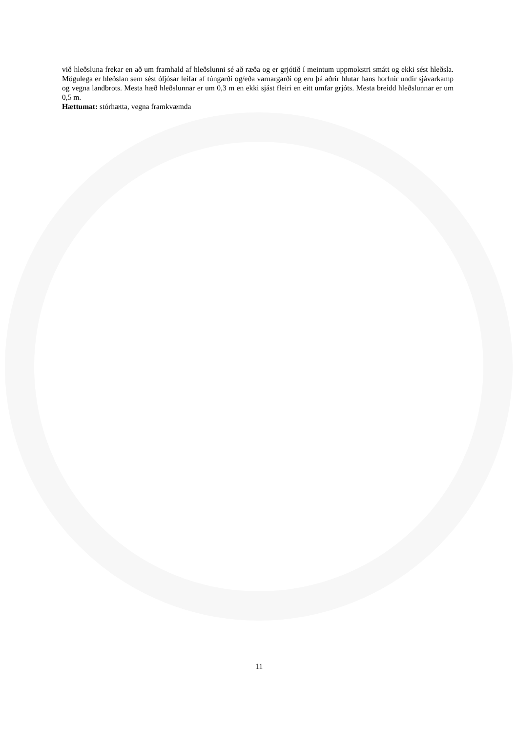við hleðsluna frekar en að um framhald af hleðslunni sé að ræða og er grjótið í meintum uppmokstri smátt og ekki sést hleðsla. Mögulega er hleðslan sem sést óljósar leifar af túngarði og/eða varnargarði og eru þá aðrir hlutar hans horfnir undir sjávarkamp og vegna landbrots. Mesta hæð hleðslunnar er um 0,3 m en ekki sjást fleiri en eitt umfar grjóts. Mesta breidd hleðslunnar er um 0,5 m.
Hættumat: stórhætta, vegna framkvæmda
11